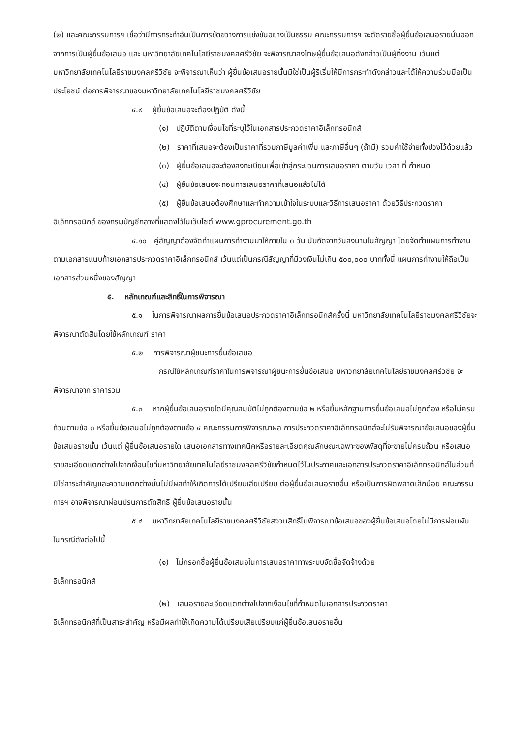(๒) และคณะกรรมการฯ เชื่อว่ามีการกระทำอันเป็นการขัดขวางการแข่งขันอย่างเป็นธรรม คณะกรรมการฯ จะตัดรายชื่อผู้ยื่นข้อเสนอรายนั้นออกจากการเป็นผู้ยื่นข้อเสนอ และ มหาวิทยาลัยเทคโนโลยีราชมงคลศรีวิชัย จะพิจารณาลงโทษผู้ยื่นข้อเสนอดังกล่าวเป็นผู้ทิ้งงาน เว้นแต่ มหาวิทยาลัยเทคโนโลยีราชมงคลศรีวิชัย จะพิจารณาเห็นว่า ผู้ยื่นข้อเสนอรายนั้นมิใช่เป็นผู้ริเริ่มให้มีการกระทำดังกล่าวและได้ให้ความร่วมมือเป็นประโยชน์ ต่อการพิจารณาของมหาวิทยาลัยเทคโนโลยีราชมงคลศรีวิชัย
๔.๙ ผู้ยื่นข้อเสนอจะต้องปฏิบัติ ดังนี้
(๑) ปฏิบัติตามเงื่อนไขที่ระบุไว้ในเอกสารประกวดราคาอิเล็กทรอนิกส์
(๒) ราคาที่เสนอจะต้องเป็นราคาที่รวมภาษีมูลค่าเพิ่ม และภาษีอื่นๆ (ถ้ามี) รวมค่าใช้จ่ายทั้งปวงไว้ด้วยแล้ว
(๓) ผู้ยื่นข้อเสนอจะต้องลงทะเบียนเพื่อเข้าสู่กระบวนการเสนอราคา ตามวัน เวลา ที่ กำหนด
(๔) ผู้ยื่นข้อเสนอจะถอนการเสนอราคาที่เสนอแล้วไม่ได้
(๕) ผู้ยื่นข้อเสนอต้องศึกษาและทำความเข้าใจในระบบและวิธีการเสนอราคา ด้วยวิธีประกวดราคาอิเล็กทรอนิกส์ ของกรมบัญชีกลางที่แสดงไว้ในเว็บไซต์ www.gprocurement.go.th
๔.๑๐ คู่สัญญาต้องจัดทำแผนการทำงานมาให้ภายใน ๓ วัน นับถัดจากวันลงนามในสัญญา โดยจัดทำแผนการทำงานตามเอกสารแนบท้ายเอกสารประกวดราคาอิเล็กทรอนิกส์ เว้นแต่เป็นกรณีสัญญาที่มีวงเงินไม่เกิน ๕๐๐,๐๐๐ บาททั้งนี้ แผนการทำงานให้ถือเป็นเอกสารส่วนหนึ่งของสัญญา
๕. หลักเกณฑ์และสิทธิ์ในการพิจารณา
๕.๑ ในการพิจารณาผลการยื่นข้อเสนอประกวดราคาอิเล็กทรอนิกส์ครั้งนี้ มหาวิทยาลัยเทคโนโลยีราชมงคลศรีวิชัยจะพิจารณาตัดสินโดยใช้หลักเกณฑ์ ราคา
๕.๒ การพิจารณาผู้ชนะการยื่นข้อเสนอ
กรณีใช้หลักเกณฑ์ราคาในการพิจารณาผู้ชนะการยื่นข้อเสนอ มหาวิทยาลัยเทคโนโลยีราชมงคลศรีวิชัย จะพิจารณาจาก ราคารวม
๕.๓ หากผู้ยื่นข้อเสนอรายใดมีคุณสมบัติไม่ถูกต้องตามข้อ ๒ หรือยื่นหลักฐานการยื่นข้อเสนอไม่ถูกต้อง หรือไม่ครบถ้วนตามข้อ ๓ หรือยื่นข้อเสนอไม่ถูกต้องตามข้อ ๔ คณะกรรมการพิจารณาผล การประกวดราคาอิเล็กทรอนิกส์จะไม่รับพิจารณาข้อเสนอของผู้ยื่นข้อเสนอรายนั้น เว้นแต่ ผู้ยื่นข้อเสนอรายใด เสนอเอกสารทางเทคนิคหรือรายละเอียดคุณลักษณะเฉพาะของพัสดุที่จะขายไม่ครบถ้วน หรือเสนอรายละเอียดแตกต่างไปจากเงื่อนไขที่มหาวิทยาลัยเทคโนโลยีราชมงคลศรีวิชัยกำหนดไว้ในประกาศและเอกสารประกวดราคาอิเล็กทรอนิกส์ในส่วนที่มิใช่สาระสำคัญและความแตกต่างนั้นไม่มีผลทำให้เกิดการได้เปรียบเสียเปรียบ ต่อผู้ยื่นข้อเสนอรายอื่น หรือเป็นการผิดพลาดเล็กน้อย คณะกรรมการฯ อาจพิจารณาผ่อนปรนการตัดสิทธิ ผู้ยื่นข้อเสนอรายนั้น
๕.๔ มหาวิทยาลัยเทคโนโลยีราชมงคลศรีวิชัยสงวนสิทธิ์ไม่พิจารณาข้อเสนอของผู้ยื่นข้อเสนอโดยไม่มีการผ่อนผัน ในกรณีดังต่อไปนี้
(๑) ไม่กรอกชื่อผู้ยื่นข้อเสนอในการเสนอราคาทางระบบจัดซื้อจัดจ้างด้วย
อิเล็กทรอนิกส์
(๒) เสนอรายละเอียดแตกต่างไปจากเงื่อนไขที่กำหนดในเอกสารประกวดราคา
อิเล็กทรอนิกส์ที่เป็นสาระสำคัญ หรือมีผลทำให้เกิดความได้เปรียบเสียเปรียบแก่ผู้ยื่นข้อเสนอรายอื่น